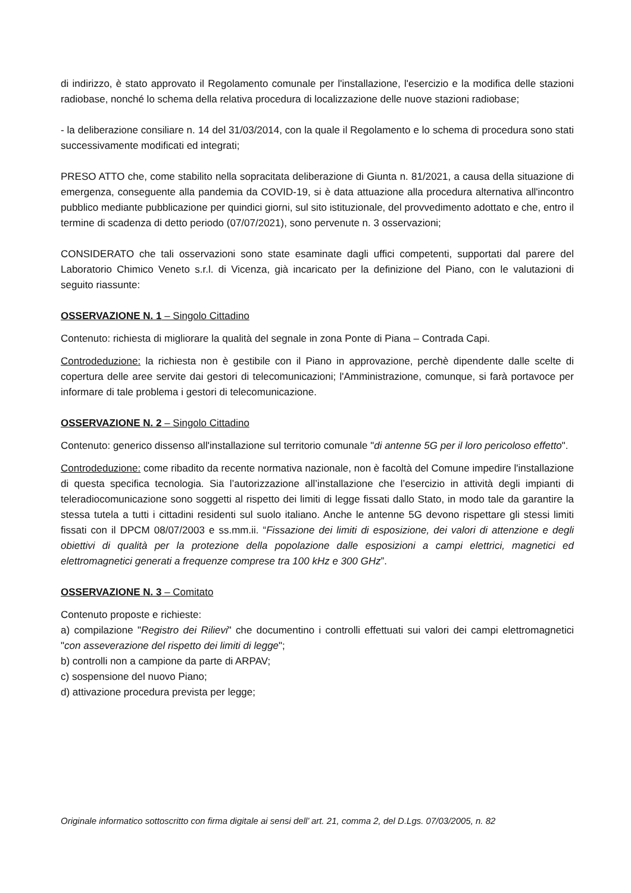di indirizzo, è stato approvato il Regolamento comunale per l'installazione, l'esercizio e la modifica delle stazioni radiobase, nonché lo schema della relativa procedura di localizzazione delle nuove stazioni radiobase;
- la deliberazione consiliare n. 14 del 31/03/2014, con la quale il Regolamento e lo schema di procedura sono stati successivamente modificati ed integrati;
PRESO ATTO che, come stabilito nella sopracitata deliberazione di Giunta n. 81/2021, a causa della situazione di emergenza, conseguente alla pandemia da COVID-19, si è data attuazione alla procedura alternativa all'incontro pubblico mediante pubblicazione per quindici giorni, sul sito istituzionale, del provvedimento adottato e che, entro il termine di scadenza di detto periodo (07/07/2021), sono pervenute n. 3 osservazioni;
CONSIDERATO che tali osservazioni sono state esaminate dagli uffici competenti, supportati dal parere del Laboratorio Chimico Veneto s.r.l. di Vicenza, già incaricato per la definizione del Piano, con le valutazioni di seguito riassunte:
OSSERVAZIONE N. 1 – Singolo Cittadino
Contenuto: richiesta di migliorare la qualità del segnale in zona Ponte di Piana – Contrada Capi.
Controdeduzione: la richiesta non è gestibile con il Piano in approvazione, perchè dipendente dalle scelte di copertura delle aree servite dai gestori di telecomunicazioni; l'Amministrazione, comunque, si farà portavoce per informare di tale problema i gestori di telecomunicazione.
OSSERVAZIONE N. 2 – Singolo Cittadino
Contenuto: generico dissenso all'installazione sul territorio comunale "di antenne 5G per il loro pericoloso effetto".
Controdeduzione: come ribadito da recente normativa nazionale, non è facoltà del Comune impedire l'installazione di questa specifica tecnologia. Sia l’autorizzazione all’installazione che l’esercizio in attività degli impianti di teleradiocomunicazione sono soggetti al rispetto dei limiti di legge fissati dallo Stato, in modo tale da garantire la stessa tutela a tutti i cittadini residenti sul suolo italiano. Anche le antenne 5G devono rispettare gli stessi limiti fissati con il DPCM 08/07/2003 e ss.mm.ii. “Fissazione dei limiti di esposizione, dei valori di attenzione e degli obiettivi di qualità per la protezione della popolazione dalle esposizioni a campi elettrici, magnetici ed elettromagnetici generati a frequenze comprese tra 100 kHz e 300 GHz”.
OSSERVAZIONE N. 3 – Comitato
Contenuto proposte e richieste:
a) compilazione "Registro dei Rilievi" che documentino i controlli effettuati sui valori dei campi elettromagnetici "con asseverazione del rispetto dei limiti di legge";
b) controlli non a campione da parte di ARPAV;
c) sospensione del nuovo Piano;
d) attivazione procedura prevista per legge;
Originale informatico sottoscritto con firma digitale ai sensi dell’ art. 21, comma 2, del D.Lgs. 07/03/2005, n. 82